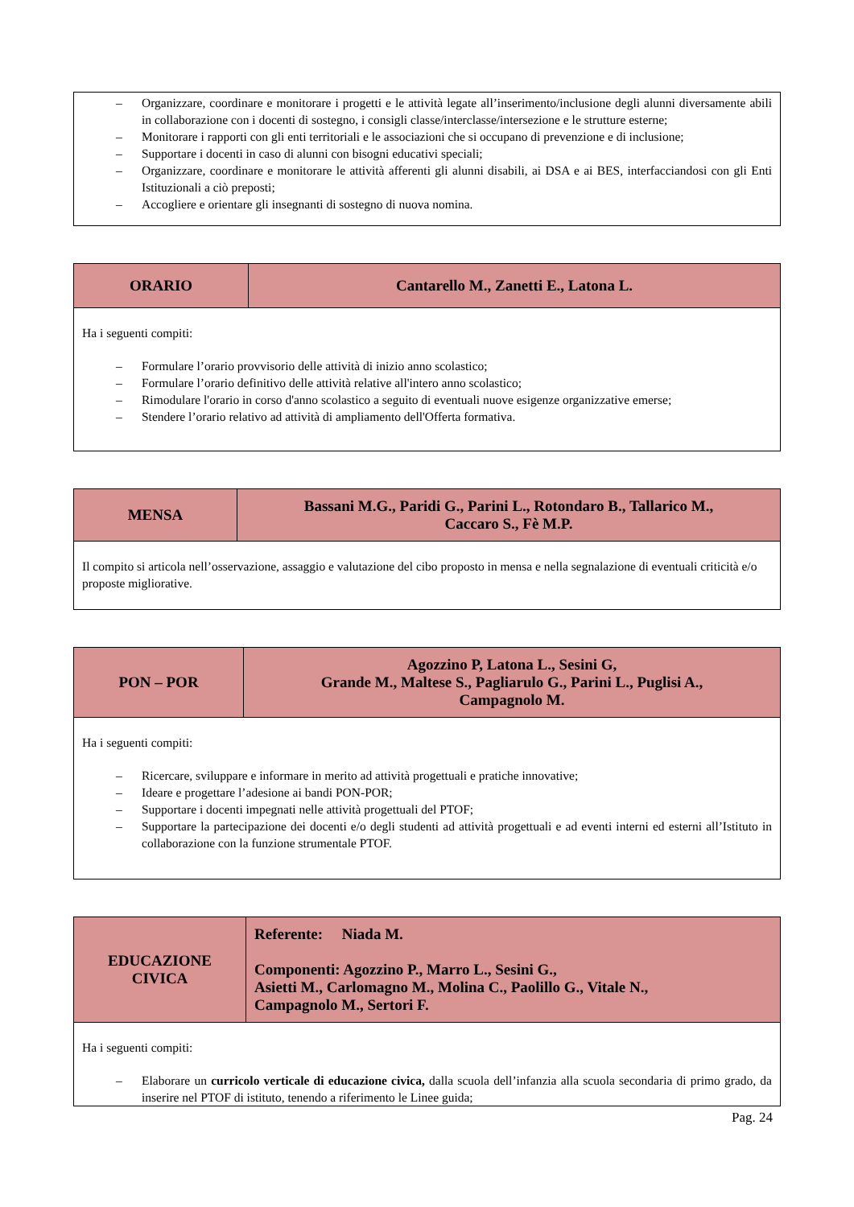| – Organizzare, coordinare e monitorare i progetti e le attività legate all’inserimento/inclusione degli alunni diversamente abili in collaborazione con i docenti di sostegno, i consigli classe/interclasse/intersezione e le strutture esterne; – Monitorare i rapporti con gli enti territoriali e le associazioni che si occupano di prevenzione e di inclusione; – Supportare i docenti in caso di alunni con bisogni educativi speciali; – Organizzare, coordinare e monitorare le attività afferenti gli alunni disabili, ai DSA e ai BES, interfacciandosi con gli Enti Istituzionali a ciò preposti; – Accogliere e orientare gli insegnanti di sostegno di nuova nomina. |
| ORARIO | Cantarello M., Zanetti E., Latona L. |
| Ha i seguenti compiti: – Formulare l’orario provvisorio delle attività di inizio anno scolastico; – Formulare l’orario definitivo delle attività relative all'intero anno scolastico; – Rimodulare l'orario in corso d'anno scolastico a seguito di eventuali nuove esigenze organizzative emerse; – Stendere l’orario relativo ad attività di ampliamento dell'Offerta formativa. | |
| MENSA | Bassani M.G., Paridi G., Parini L., Rotondaro B., Tallarico M., Caccaro S., Fè M.P. |
| Il compito si articola nell’osservazione, assaggio e valutazione del cibo proposto in mensa e nella segnalazione di eventuali criticità e/o proposte migliorative. | |
| PON – POR | Agozzino P, Latona L., Sesini G, Grande M., Maltese S., Pagliarulo G., Parini L., Puglisi A., Campagnolo M. |
| Ha i seguenti compiti: – Ricercare, sviluppare e informare in merito ad attività progettuali e pratiche innovative; – Ideare e progettare l’adesione ai bandi PON-POR; – Supportare i docenti impegnati nelle attività progettuali del PTOF; – Supportare la partecipazione dei docenti e/o degli studenti ad attività progettuali e ad eventi interni ed esterni all’Istituto in collaborazione con la funzione strumentale PTOF. | |
| EDUCAZIONE CIVICA | Referente: Niada M. Componenti: Agozzino P., Marro L., Sesini G., Asietti M., Carlomagno M., Molina C., Paolillo G., Vitale N., Campagnolo M., Sertori F. |
| Ha i seguenti compiti: – Elaborare un curricolo verticale di educazione civica, dalla scuola dell’infanzia alla scuola secondaria di primo grado, da inserire nel PTOF di istituto, tenendo a riferimento le Linee guida; | |
Pag. 24